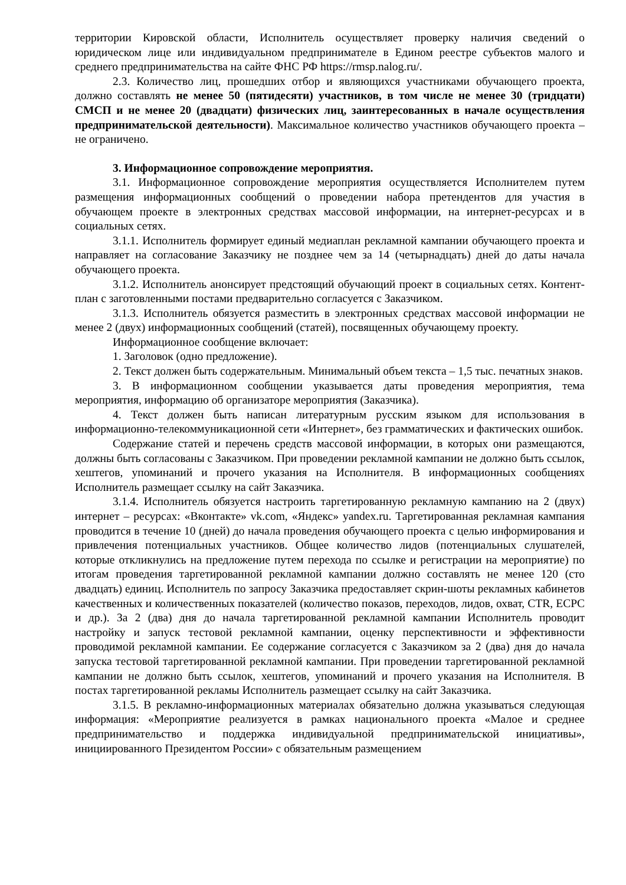территории Кировской области, Исполнитель осуществляет проверку наличия сведений о юридическом лице или индивидуальном предпринимателе в Едином реестре субъектов малого и среднего предпринимательства на сайте ФНС РФ https://rmsp.nalog.ru/.
2.3. Количество лиц, прошедших отбор и являющихся участниками обучающего проекта, должно составлять не менее 50 (пятидесяти) участников, в том числе не менее 30 (тридцати) СМСП и не менее 20 (двадцати) физических лиц, заинтересованных в начале осуществления предпринимательской деятельности). Максимальное количество участников обучающего проекта – не ограничено.
3. Информационное сопровождение мероприятия.
3.1. Информационное сопровождение мероприятия осуществляется Исполнителем путем размещения информационных сообщений о проведении набора претендентов для участия в обучающем проекте в электронных средствах массовой информации, на интернет-ресурсах и в социальных сетях.
3.1.1. Исполнитель формирует единый медиаплан рекламной кампании обучающего проекта и направляет на согласование Заказчику не позднее чем за 14 (четырнадцать) дней до даты начала обучающего проекта.
3.1.2. Исполнитель анонсирует предстоящий обучающий проект в социальных сетях. Контент-план с заготовленными постами предварительно согласуется с Заказчиком.
3.1.3. Исполнитель обязуется разместить в электронных средствах массовой информации не менее 2 (двух) информационных сообщений (статей), посвященных обучающему проекту.
Информационное сообщение включает:
1. Заголовок (одно предложение).
2. Текст должен быть содержательным. Минимальный объем текста – 1,5 тыс. печатных знаков.
3. В информационном сообщении указывается даты проведения мероприятия, тема мероприятия, информацию об организаторе мероприятия (Заказчика).
4. Текст должен быть написан литературным русским языком для использования в информационно-телекоммуникационной сети «Интернет», без грамматических и фактических ошибок.
Содержание статей и перечень средств массовой информации, в которых они размещаются, должны быть согласованы с Заказчиком. При проведении рекламной кампании не должно быть ссылок, хештегов, упоминаний и прочего указания на Исполнителя. В информационных сообщениях Исполнитель размещает ссылку на сайт Заказчика.
3.1.4. Исполнитель обязуется настроить таргетированную рекламную кампанию на 2 (двух) интернет – ресурсах: «Вконтакте» vk.com, «Яндекс» yandex.ru. Таргетированная рекламная кампания проводится в течение 10 (дней) до начала проведения обучающего проекта с целью информирования и привлечения потенциальных участников. Общее количество лидов (потенциальных слушателей, которые откликнулись на предложение путем перехода по ссылке и регистрации на мероприятие) по итогам проведения таргетированной рекламной кампании должно составлять не менее 120 (сто двадцать) единиц. Исполнитель по запросу Заказчика предоставляет скрин-шоты рекламных кабинетов качественных и количественных показателей (количество показов, переходов, лидов, охват, CTR, ECPC и др.). За 2 (два) дня до начала таргетированной рекламной кампании Исполнитель проводит настройку и запуск тестовой рекламной кампании, оценку перспективности и эффективности проводимой рекламной кампании. Ее содержание согласуется с Заказчиком за 2 (два) дня до начала запуска тестовой таргетированной рекламной кампании. При проведении таргетированной рекламной кампании не должно быть ссылок, хештегов, упоминаний и прочего указания на Исполнителя. В постах таргетированной рекламы Исполнитель размещает ссылку на сайт Заказчика.
3.1.5. В рекламно-информационных материалах обязательно должна указываться следующая информация: «Мероприятие реализуется в рамках национального проекта «Малое и среднее предпринимательство и поддержка индивидуальной предпринимательской инициативы», инициированного Президентом России» с обязательным размещением